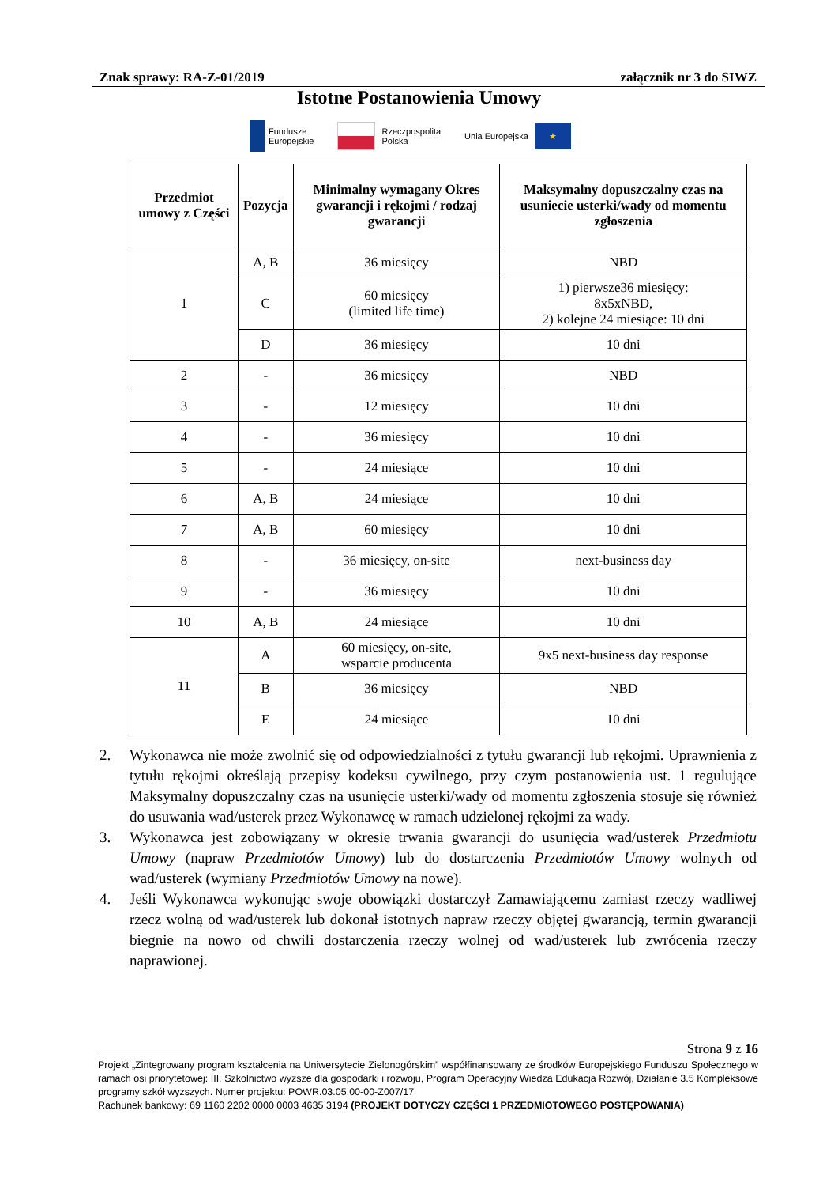Znak sprawy: RA-Z-01/2019 załącznik nr 3 do SIWZ
Istotne Postanowienia Umowy
Fundusze
Europejskie
Rzeczpospolita
Polska
Unia Europejska
★
| Przedmiot umowy z Części | Pozycja | Minimalny wymagany Okres gwarancji i rękojmi / rodzaj gwarancji | Maksymalny dopuszczalny czas na usuniecie usterki/wady od momentu zgłoszenia |
| --- | --- | --- | --- |
| 1 | A, B | 36 miesięcy | NBD |
| | C | 60 miesięcy (limited life time) | 1) pierwsze36 miesięcy: 8x5xNBD, 2) kolejne 24 miesiące: 10 dni |
| | D | 36 miesięcy | 10 dni |
| 2 | - | 36 miesięcy | NBD |
| 3 | - | 12 miesięcy | 10 dni |
| 4 | - | 36 miesięcy | 10 dni |
| 5 | - | 24 miesiące | 10 dni |
| 6 | A, B | 24 miesiące | 10 dni |
| 7 | A, B | 60 miesięcy | 10 dni |
| 8 | - | 36 miesięcy, on-site | next-business day |
| 9 | - | 36 miesięcy | 10 dni |
| 10 | A, B | 24 miesiące | 10 dni |
| 11 | A | 60 miesięcy, on-site, wsparcie producenta | 9x5 next-business day response |
| | B | 36 miesięcy | NBD |
| | E | 24 miesiące | 10 dni |
2. Wykonawca nie może zwolnić się od odpowiedzialności z tytułu gwarancji lub rękojmi. Uprawnienia z tytułu rękojmi określają przepisy kodeksu cywilnego, przy czym postanowienia ust. 1 regulujące Maksymalny dopuszczalny czas na usunięcie usterki/wady od momentu zgłoszenia stosuje się również do usuwania wad/usterek przez Wykonawcę w ramach udzielonej rękojmi za wady.
3. Wykonawca jest zobowiązany w okresie trwania gwarancji do usunięcia wad/usterek Przedmiotu Umowy (napraw Przedmiotów Umowy) lub do dostarczenia Przedmiotów Umowy wolnych od wad/usterek (wymiany Przedmiotów Umowy na nowe).
4. Jeśli Wykonawca wykonując swoje obowiązki dostarczył Zamawiającemu zamiast rzeczy wadliwej rzecz wolną od wad/usterek lub dokonał istotnych napraw rzeczy objętej gwarancją, termin gwarancji biegnie na nowo od chwili dostarczenia rzeczy wolnej od wad/usterek lub zwrócenia rzeczy naprawionej.
Strona 9 z 16
Projekt „Zintegrowany program kształcenia na Uniwersytecie Zielonogórskim” współfinansowany ze środków Europejskiego Funduszu Społecznego w ramach osi priorytetowej: III. Szkolnictwo wyższe dla gospodarki i rozwoju, Program Operacyjny Wiedza Edukacja Rozwój, Działanie 3.5 Kompleksowe programy szkół wyższych. Numer projektu: POWR.03.05.00-00-Z007/17
Rachunek bankowy: 69 1160 2202 0000 0003 4635 3194 (PROJEKT DOTYCZY CZĘŚCI 1 PRZEDMIOTOWEGO POSTĘPOWANIA)